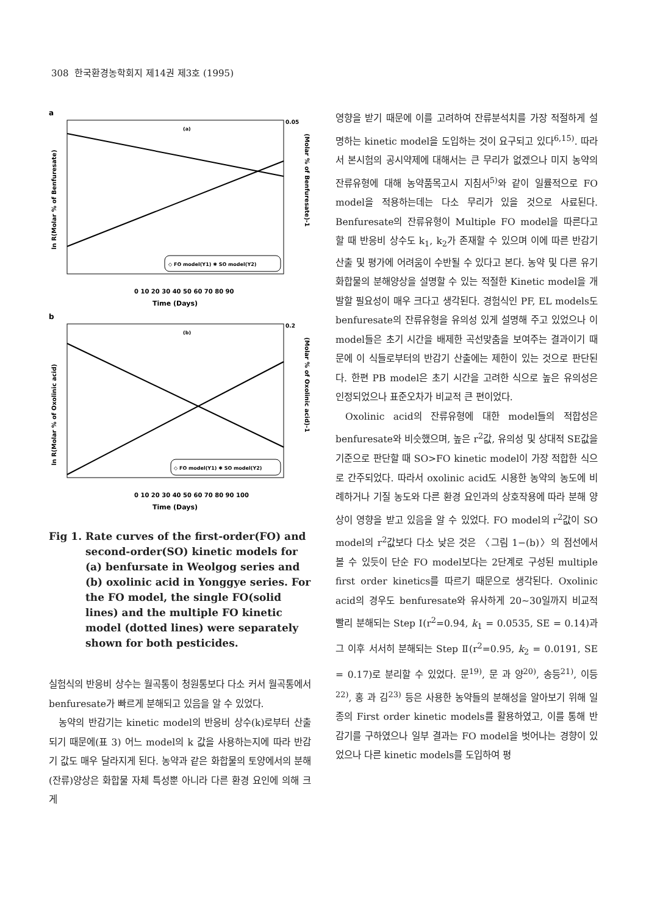308 한국환경농학회지 제14권 제3호 (1995)
a
(a)
0.05
0 10 20 30 40 50 60 70 80 90
Time (Days)
◇ FO model(Y1) ✱ SO model(Y2)
ln R(Molar % of Benfuresate)
(Molar % of Benfuresate)-1
b
(b)
0.2
0 10 20 30 40 50 60 70 80 90 100
Time (Days)
◇ FO model(Y1) ✱ SO model(Y2)
ln R(Molar % of Oxolinic acid)
(Molar % of Oxolinic acid)-1
Fig 1. Rate curves of the first-order(FO) and second-order(SO) kinetic models for (a) benfursate in Weolgog series and (b) oxolinic acid in Yonggye series. For the FO model, the single FO(solid lines) and the multiple FO kinetic model (dotted lines) were separately shown for both pesticides.
실험식의 반응비 상수는 월곡통이 청원통보다 다소 커서 월곡통에서 benfuresate가 빠르게 분해되고 있음을 알 수 있었다.
농약의 반감기는 kinetic model의 반응비 상수(k)로부터 산출되기 때문에(표 3) 어느 model의 k 값을 사용하는지에 따라 반감기 값도 매우 달라지게 된다. 농약과 같은 화합물의 토양에서의 분해(잔류)양상은 화합물 자체 특성뿐 아니라 다른 환경 요인에 의해 크게
영향을 받기 때문에 이를 고려하여 잔류분석치를 가장 적절하게 설명하는 kinetic model을 도입하는 것이 요구되고 있다<sup>6,15)</sup>. 따라서 본시험의 공시약제에 대해서는 큰 무리가 없겠으나 미지 농약의 잔류유형에 대해 농약품목고시 지침서<sup>5)</sup>와 같이 일률적으로 FO model을 적용하는데는 다소 무리가 있을 것으로 사료된다. Benfuresate의 잔류유형이 Multiple FO model을 따른다고 할 때 반응비 상수도 k<sub>1</sub>, k<sub>2</sub>가 존재할 수 있으며 이에 따른 반감기 산출 및 평가에 어려움이 수반될 수 있다고 본다. 농약 및 다른 유기화합물의 분해양상을 설명할 수 있는 적절한 Kinetic model을 개발할 필요성이 매우 크다고 생각된다. 경험식인 PF, EL models도 benfuresate의 잔류유형을 유의성 있게 설명해 주고 있었으나 이 model들은 초기 시간을 배제한 곡선맞춤을 보여주는 결과이기 때문에 이 식들로부터의 반감기 산출에는 제한이 있는 것으로 판단된다. 한편 PB model은 초기 시간을 고려한 식으로 높은 유의성은 인정되었으나 표준오차가 비교적 큰 편이었다.
Oxolinic acid의 잔류유형에 대한 model들의 적합성은 benfuresate와 비슷했으며, 높은 r<sup>2</sup>값, 유의성 및 상대적 SE값을 기준으로 판단할 때 SO>FO kinetic model이 가장 적합한 식으로 간주되었다. 따라서 oxolinic acid도 시용한 농약의 농도에 비례하거나 기질 농도와 다른 환경 요인과의 상호작용에 따라 분해 양상이 영향을 받고 있음을 알 수 있었다. FO model의 r<sup>2</sup>값이 SO model의 r<sup>2</sup>값보다 다소 낮은 것은 〈그림 1−(b)〉의 점선에서 볼 수 있듯이 단순 FO model보다는 2단계로 구성된 multiple first order kinetics를 따르기 때문으로 생각된다. Oxolinic acid의 경우도 benfuresate와 유사하게 20∼30일까지 비교적 빨리 분해되는 Step Ⅰ(r<sup>2</sup>=0.94, k<sub>1</sub> = 0.0535, SE = 0.14)과 그 이후 서서히 분해되는 Step Ⅱ(r<sup>2</sup>=0.95, k<sub>2</sub> = 0.0191, SE = 0.17)로 분리할 수 있었다. 문<sup>19)</sup>, 문 과 양<sup>20)</sup>, 송등<sup>21)</sup>, 이등<sup>22)</sup>, 홍 과 김<sup>23)</sup> 등은 사용한 농약들의 분해성을 알아보기 위해 일종의 First order kinetic models를 활용하였고, 이를 통해 반감기를 구하였으나 일부 결과는 FO model을 벗어나는 경향이 있었으나 다른 kinetic models를 도입하여 평